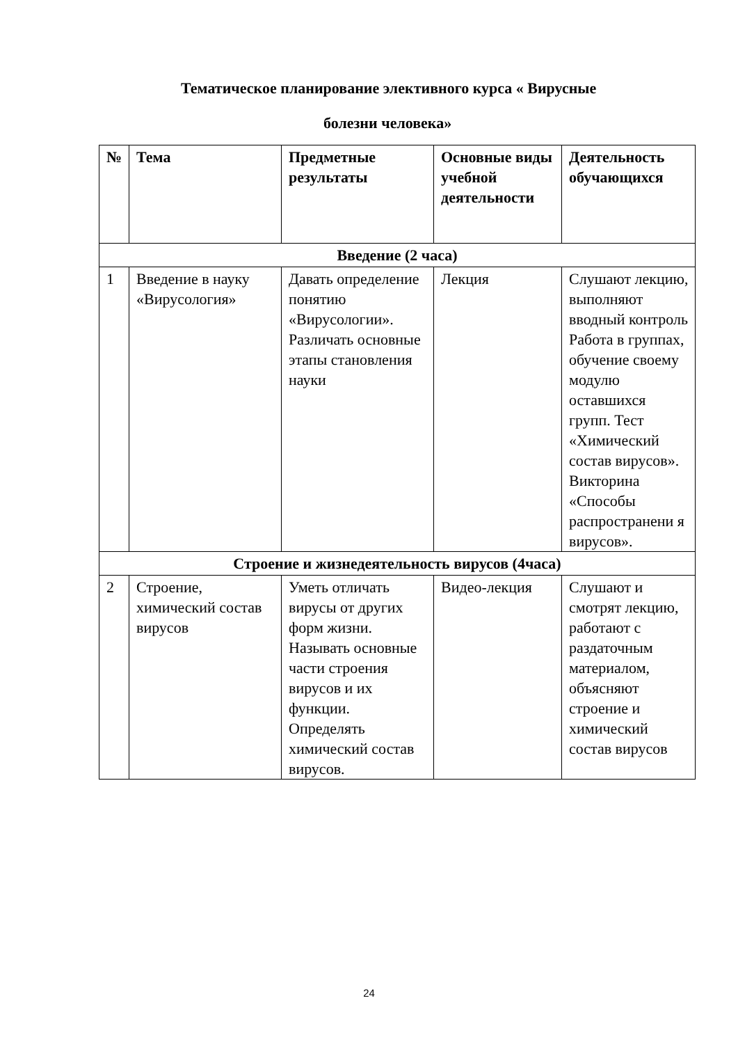Тематическое планирование элективного курса « Вирусные
болезни человека»
| № | Тема | Предметные результаты | Основные виды учебной деятельности | Деятельность обучающихся |
| --- | --- | --- | --- | --- |
| Введение (2 часа) | | | | |
| 1 | Введение в науку «Вирусология» | Давать определение понятию «Вирусологии». Различать основные этапы становления науки | Лекция | Слушают лекцию, выполняют вводный контроль Работа в группах, обучение своему модулю оставшихся групп. Тест «Химический состав вирусов». Викторина «Способы распространени я вирусов». |
| Строение и жизнедеятельность вирусов (4часа) | | | | |
| 2 | Строение, химический состав вирусов | Уметь отличать вирусы от других форм жизни. Называть основные части строения вирусов и их функции. Определять химический состав вирусов. | Видео-лекция | Слушают и смотрят лекцию, работают с раздаточным материалом, объясняют строение и химический состав вирусов |
24